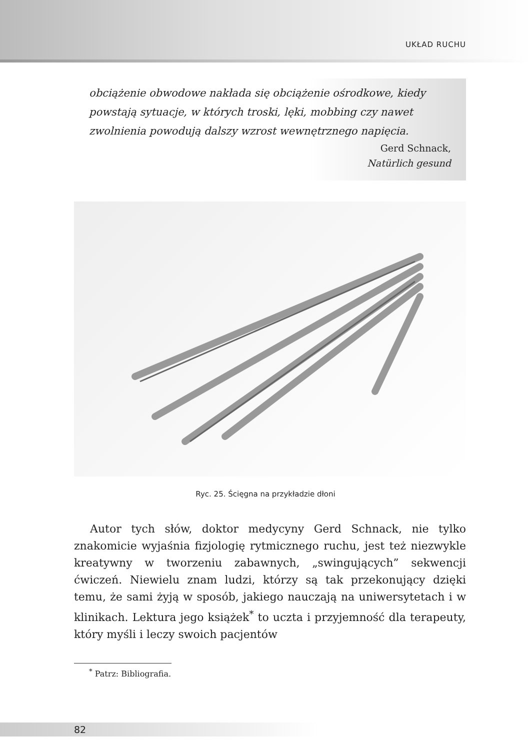UKŁAD RUCHU
obciążenie obwodowe nakłada się obciążenie ośrodkowe, kiedy powstają sytuacje, w których troski, lęki, mobbing czy nawet zwolnienia powodują dalszy wzrost wewnętrznego napięcia.
Gerd Schnack,
Natürlich gesund
Ryc. 25. Ścięgna na przykładzie dłoni
Autor tych słów, doktor medycyny Gerd Schnack, nie tylko znakomicie wyjaśnia fizjologię rytmicznego ruchu, jest też niezwykle kreatywny w tworzeniu zabawnych, „swingujących” sekwencji ćwiczeń. Niewielu znam ludzi, którzy są tak przekonujący dzięki temu, że sami żyją w sposób, jakiego nauczają na uniwersytetach i w klinikach. Lektura jego książek<sup>*</sup> to uczta i przyjemność dla terapeuty, który myśli i leczy swoich pacjentów
<sup>*</sup> Patrz: Bibliografia.
82